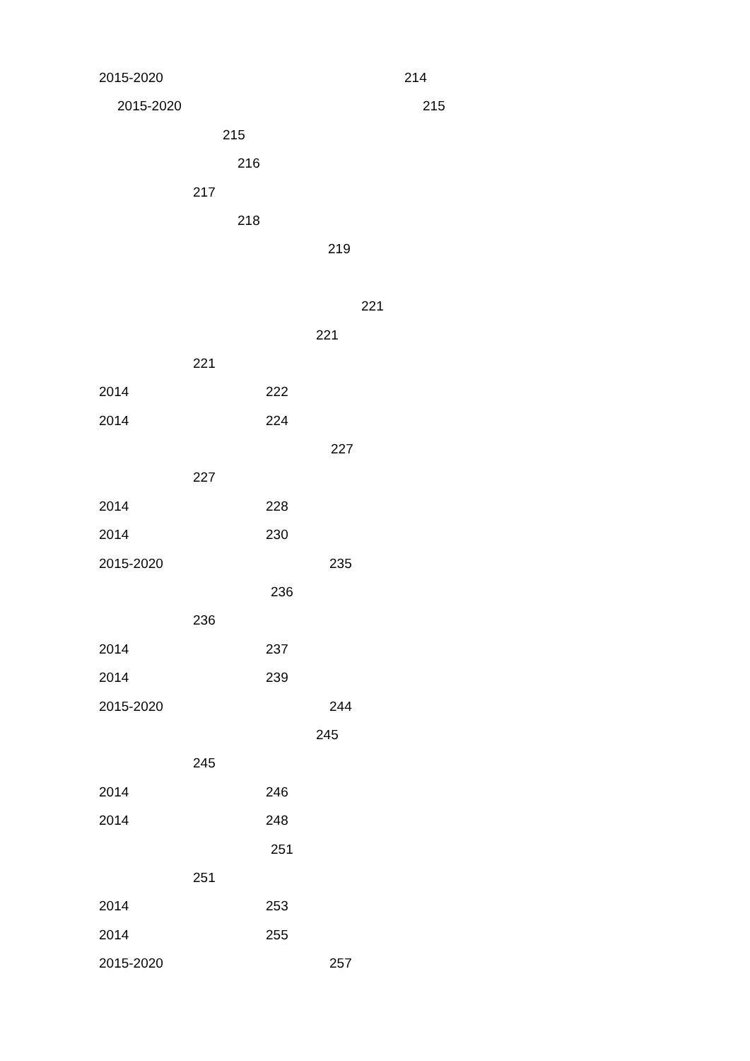2015-2020 214
2015-2020 215
215
216
217
218
219
221
221
221
2014 222
2014 224
227
227
2014 228
2014 230
2015-2020 235
236
236
2014 237
2014 239
2015-2020 244
245
245
2014 246
2014 248
251
251
2014 253
2014 255
2015-2020 257